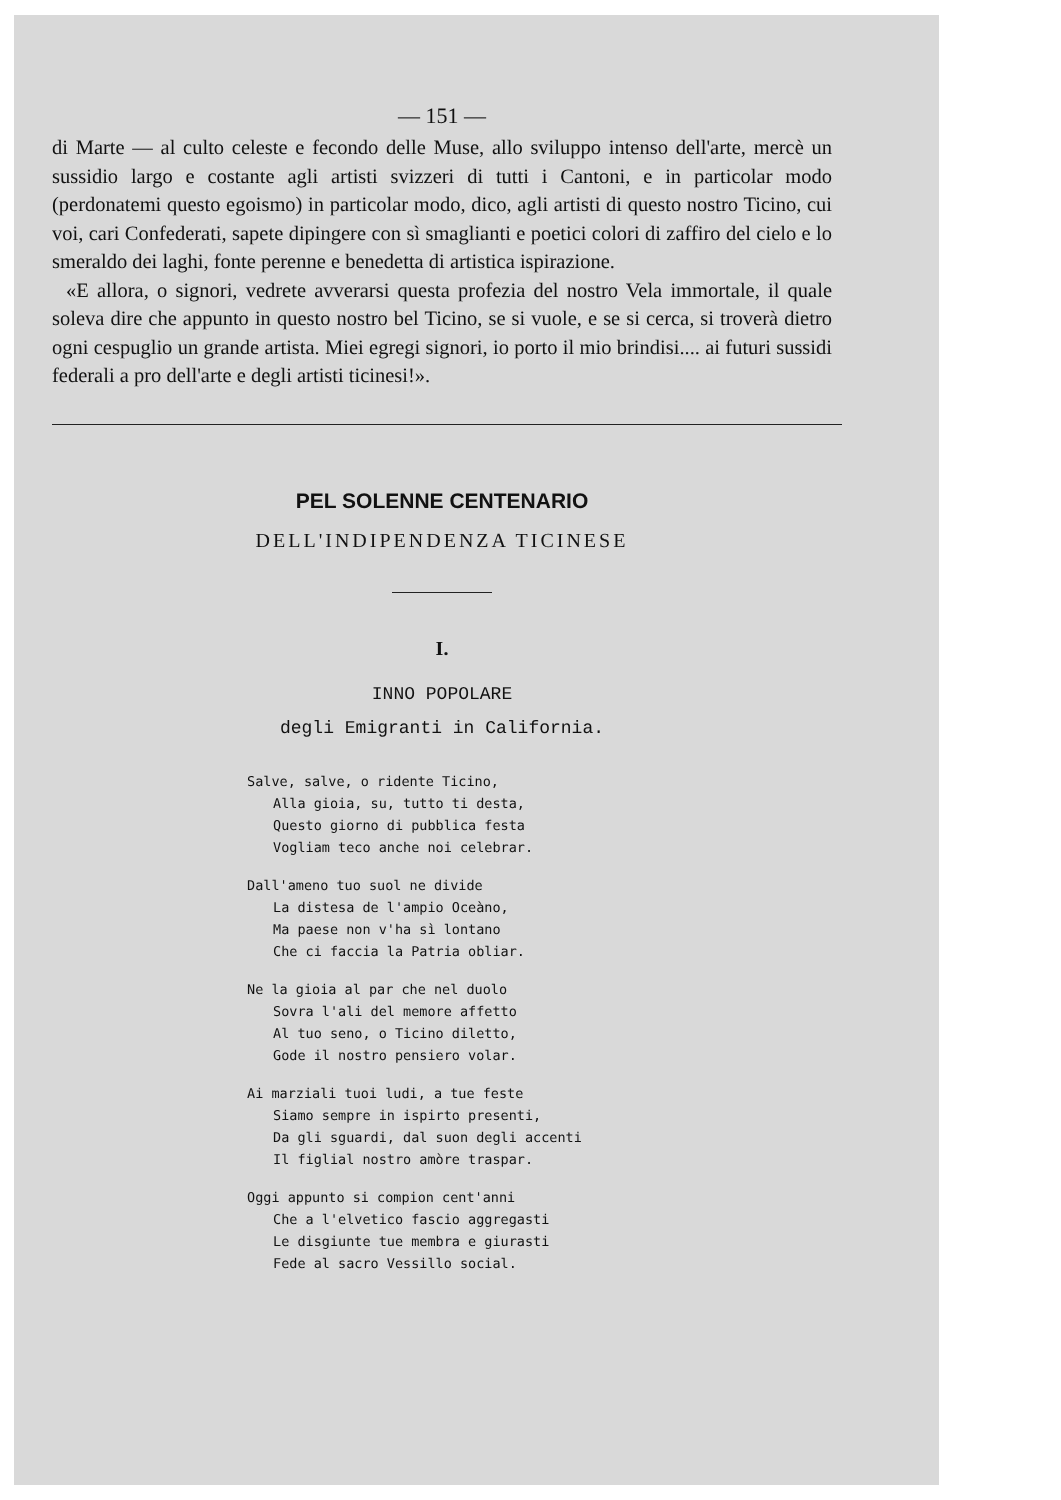— 151 —
di Marte — al culto celeste e fecondo delle Muse, allo sviluppo intenso dell'arte, mercè un sussidio largo e costante agli artisti svizzeri di tutti i Cantoni, e in particolar modo (perdonatemi questo egoismo) in particolar modo, dico, agli artisti di questo nostro Ticino, cui voi, cari Confederati, sapete dipingere con sì smaglianti e poetici colori di zaffiro del cielo e lo smeraldo dei laghi, fonte perenne e benedetta di artistica ispirazione.
«E allora, o signori, vedrete avverarsi questa profezia del nostro Vela immortale, il quale soleva dire che appunto in questo nostro bel Ticino, se si vuole, e se si cerca, si troverà dietro ogni cespuglio un grande artista. Miei egregi signori, io porto il mio brindisi.... ai futuri sussidi federali a pro dell'arte e degli artisti ticinesi!».
PEL SOLENNE CENTENARIO
DELL'INDIPENDENZA TICINESE
I.
INNO POPOLARE
degli Emigranti in California.
Salve, salve, o ridente Ticino,
Alla gioia, su, tutto ti desta,
Questo giorno di pubblica festa
Vogliam teco anche noi celebrar.
Dall'ameno tuo suol ne divide
La distesa de l'ampio Oceàno,
Ma paese non v'ha sì lontano
Che ci faccia la Patria obliar.
Ne la gioia al par che nel duolo
Sovra l'ali del memore affetto
Al tuo seno, o Ticino diletto,
Gode il nostro pensiero volar.
Ai marziali tuoi ludi, a tue feste
Siamo sempre in ispirto presenti,
Da gli sguardi, dal suon degli accenti
Il figlial nostro amòre traspar.
Oggi appunto si compion cent'anni
Che a l'elvetico fascio aggregasti
Le disgiunte tue membra e giurasti
Fede al sacro Vessillo social.